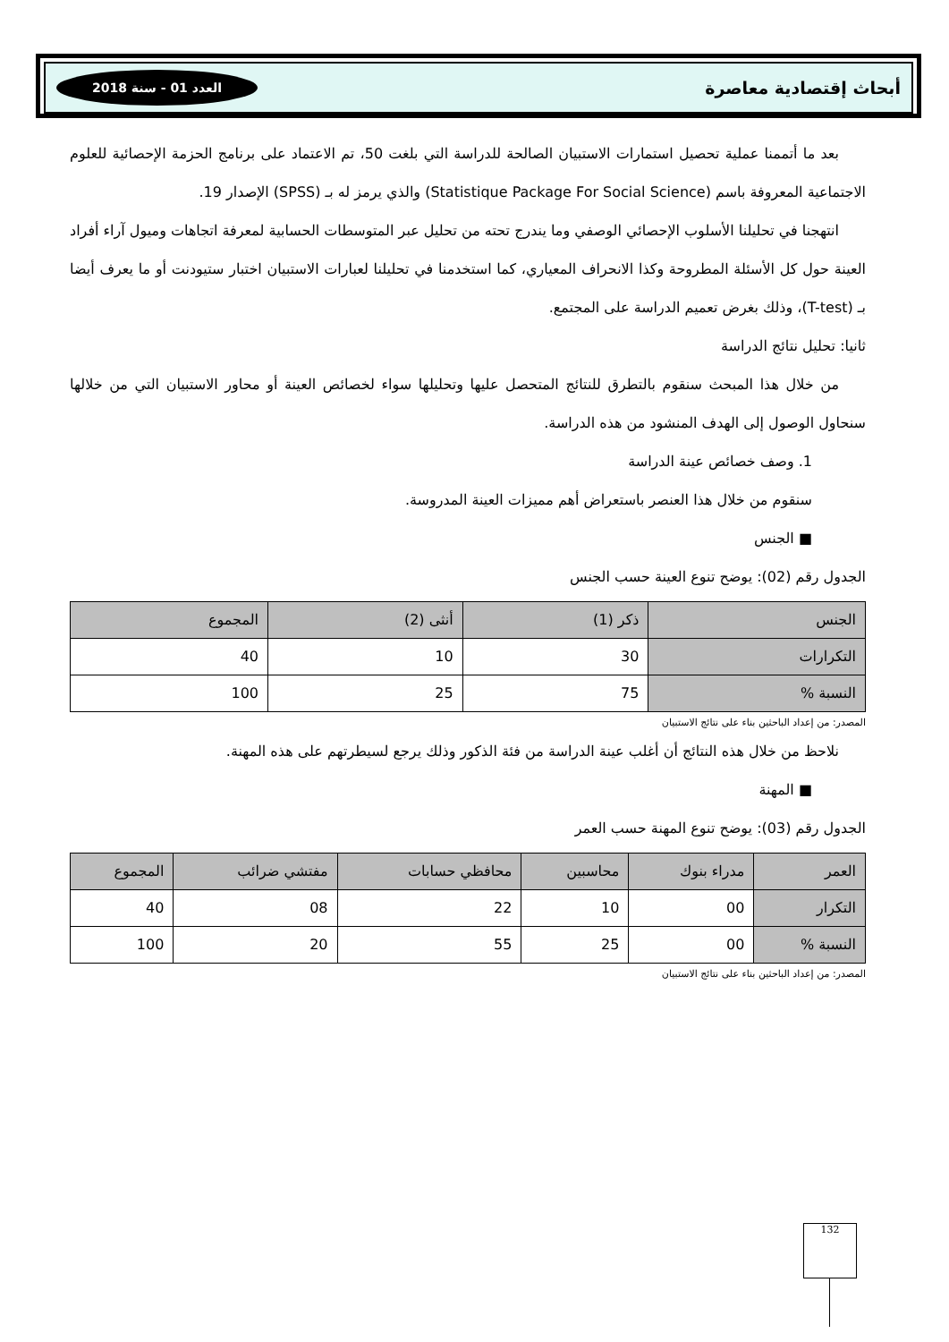أبحاث إقتصادية معاصرة العدد 01 - سنة 2018
بعد ما أتممنا عملية تحصيل استمارات الاستبيان الصالحة للدراسة التي بلغت 50، تم الاعتماد على برنامج الحزمة الإحصائية للعلوم الاجتماعية المعروفة باسم (Statistique Package For Social Science) والذي يرمز له بـ (SPSS) الإصدار 19.
انتهجنا في تحليلنا الأسلوب الإحصائي الوصفي وما يندرج تحته من تحليل عبر المتوسطات الحسابية لمعرفة اتجاهات وميول آراء أفراد العينة حول كل الأسئلة المطروحة وكذا الانحراف المعياري، كما استخدمنا في تحليلنا لعبارات الاستبيان اختبار ستيودنت أو ما يعرف أيضا بـ (T-test)، وذلك بغرض تعميم الدراسة على المجتمع.
ثانيا: تحليل نتائج الدراسة
من خلال هذا المبحث سنقوم بالتطرق للنتائج المتحصل عليها وتحليلها سواء لخصائص العينة أو محاور الاستبيان التي من خلالها سنحاول الوصول إلى الهدف المنشود من هذه الدراسة.
1. وصف خصائص عينة الدراسة
سنقوم من خلال هذا العنصر باستعراض أهم مميزات العينة المدروسة.
■ الجنس
الجدول رقم (02): يوضح تنوع العينة حسب الجنس
| الجنس | ذكر (1) | أنثى (2) | المجموع |
| --- | --- | --- | --- |
| التكرارات | 30 | 10 | 40 |
| النسبة % | 75 | 25 | 100 |
المصدر: من إعداد الباحثين بناء على نتائج الاستبيان
نلاحظ من خلال هذه النتائج أن أغلب عينة الدراسة من فئة الذكور وذلك يرجع لسيطرتهم على هذه المهنة.
■ المهنة
الجدول رقم (03): يوضح تنوع المهنة حسب العمر
| العمر | مدراء بنوك | محاسبين | محافظي حسابات | مفتشي ضرائب | المجموع |
| --- | --- | --- | --- | --- | --- |
| التكرار | 00 | 10 | 22 | 08 | 40 |
| النسبة % | 00 | 25 | 55 | 20 | 100 |
المصدر: من إعداد الباحثين بناء على نتائج الاستبيان
132